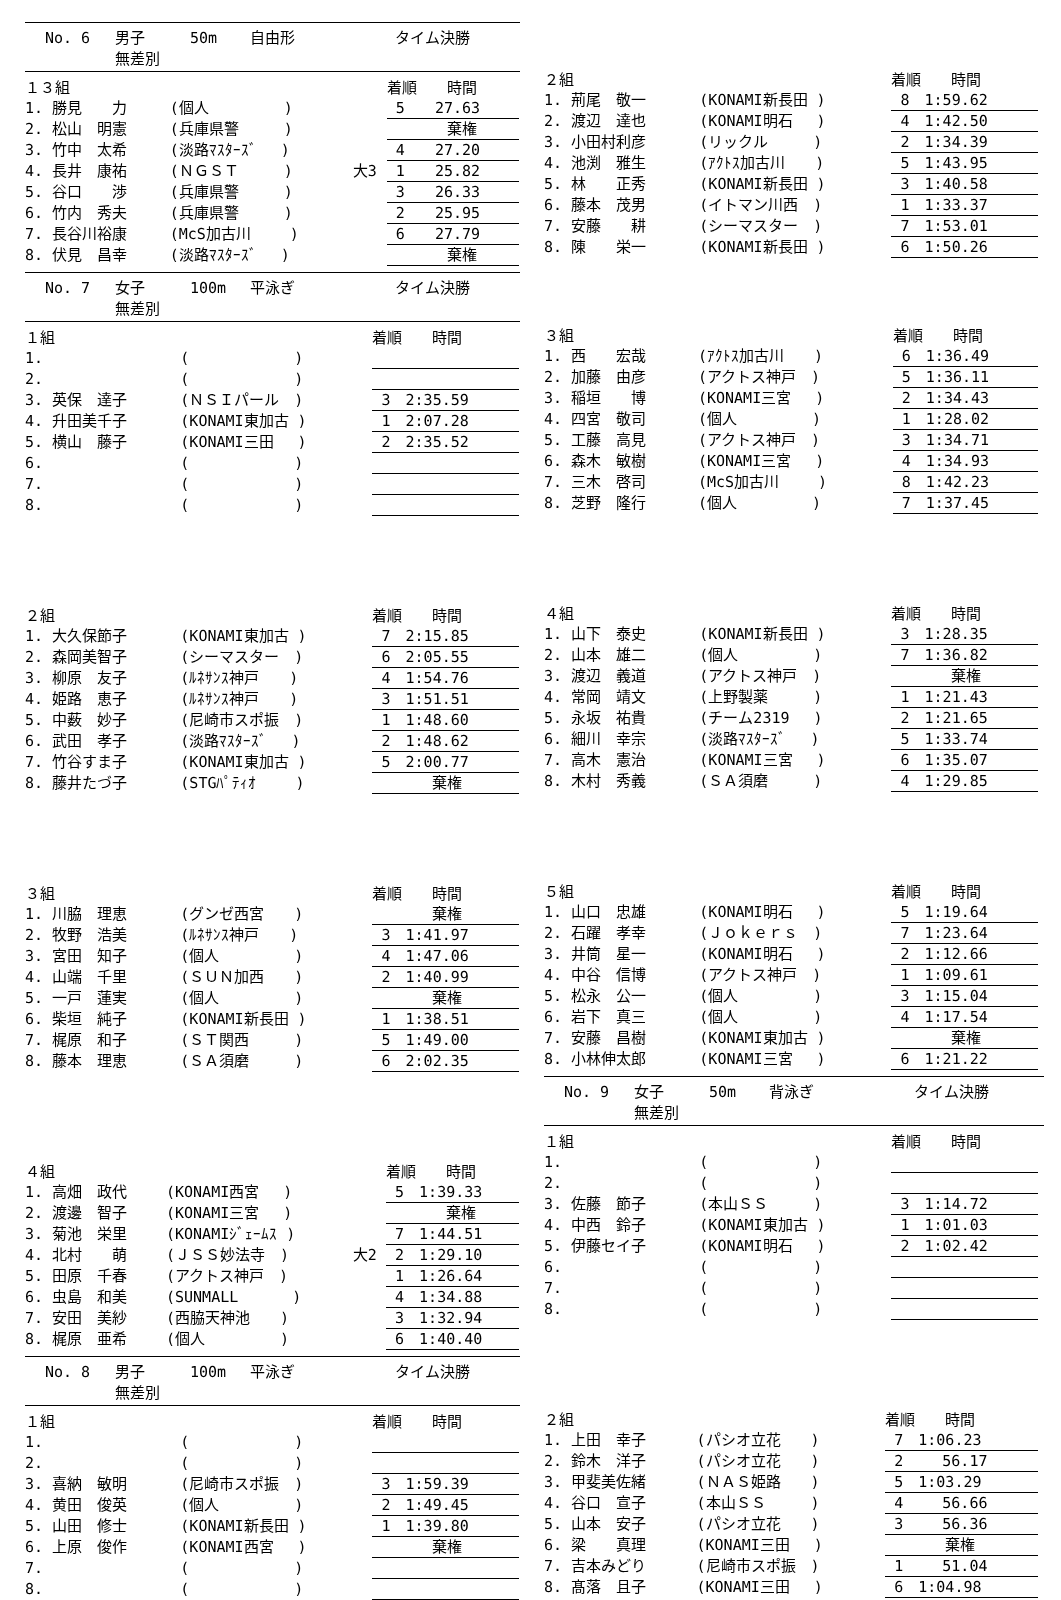No. 6 男子 50m 自由形 タイム決勝
無差別
| １３組 | | | 着順 時間 |
| 1. 勝見 力 | (個人 ) | | 5 27.63 |
| 2. 松山 明憲 | (兵庫県警 ) | | 棄権 |
| 3. 竹中 太希 | (淡路ﾏｽﾀｰｽﾞ ) | | 4 27.20 |
| 4. 長井 康祐 | (ＮＧＳＴ ) | 大3 | 1 25.82 |
| 5. 谷口 渉 | (兵庫県警 ) | | 3 26.33 |
| 6. 竹内 秀夫 | (兵庫県警 ) | | 2 25.95 |
| 7. 長谷川裕康 | (McS加古川 ) | | 6 27.79 |
| 8. 伏見 昌幸 | (淡路ﾏｽﾀｰｽﾞ ) | | 棄権 |
No. 7 女子 100m 平泳ぎ タイム決勝
無差別
| １組 | | | 着順 時間 |
| 1. | ( ) | | |
| 2. | ( ) | | |
| 3. 英保 達子 | (ＮＳＩパール ) | | 3 2:35.59 |
| 4. 升田美千子 | (KONAMI東加古 ) | | 1 2:07.28 |
| 5. 横山 藤子 | (KONAMI三田 ) | | 2 2:35.52 |
| 6. | ( ) | | |
| 7. | ( ) | | |
| 8. | ( ) | | |
| ２組 | | | 着順 時間 |
| 1. 大久保節子 | (KONAMI東加古 ) | | 7 2:15.85 |
| 2. 森岡美智子 | (シーマスター ) | | 6 2:05.55 |
| 3. 柳原 友子 | (ﾙﾈｻﾝｽ神戸 ) | | 4 1:54.76 |
| 4. 姫路 恵子 | (ﾙﾈｻﾝｽ神戸 ) | | 3 1:51.51 |
| 5. 中薮 妙子 | (尼崎市スポ振 ) | | 1 1:48.60 |
| 6. 武田 孝子 | (淡路ﾏｽﾀｰｽﾞ ) | | 2 1:48.62 |
| 7. 竹谷すま子 | (KONAMI東加古 ) | | 5 2:00.77 |
| 8. 藤井たづ子 | (STGﾊﾟﾃｨｵ ) | | 棄権 |
| ３組 | | | 着順 時間 |
| 1. 川脇 理恵 | (グンゼ西宮 ) | | 棄権 |
| 2. 牧野 浩美 | (ﾙﾈｻﾝｽ神戸 ) | | 3 1:41.97 |
| 3. 宮田 知子 | (個人 ) | | 4 1:47.06 |
| 4. 山端 千里 | (ＳＵＮ加西 ) | | 2 1:40.99 |
| 5. 一戸 蓮実 | (個人 ) | | 棄権 |
| 6. 柴垣 純子 | (KONAMI新長田 ) | | 1 1:38.51 |
| 7. 梶原 和子 | (ＳＴ関西 ) | | 5 1:49.00 |
| 8. 藤本 理恵 | (ＳＡ須磨 ) | | 6 2:02.35 |
| ４組 | | | 着順 時間 |
| 1. 高畑 政代 | (KONAMI西宮 ) | | 5 1:39.33 |
| 2. 渡邊 智子 | (KONAMI三宮 ) | | 棄権 |
| 3. 菊池 栄里 | (KONAMIｼﾞｪｰﾑｽ ) | | 7 1:44.51 |
| 4. 北村 萌 | (ＪＳＳ妙法寺 ) | 大2 | 2 1:29.10 |
| 5. 田原 千春 | (アクトス神戸 ) | | 1 1:26.64 |
| 6. 虫島 和美 | (SUNMALL ) | | 4 1:34.88 |
| 7. 安田 美紗 | (西脇天神池 ) | | 3 1:32.94 |
| 8. 梶原 亜希 | (個人 ) | | 6 1:40.40 |
No. 8 男子 100m 平泳ぎ タイム決勝
無差別
| １組 | | | 着順 時間 |
| 1. | ( ) | | |
| 2. | ( ) | | |
| 3. 喜納 敏明 | (尼崎市スポ振 ) | | 3 1:59.39 |
| 4. 黄田 俊英 | (個人 ) | | 2 1:49.45 |
| 5. 山田 修士 | (KONAMI新長田 ) | | 1 1:39.80 |
| 6. 上原 俊作 | (KONAMI西宮 ) | | 棄権 |
| 7. | ( ) | | |
| 8. | ( ) | | |
| ２組 | | 着順 時間 |
| 1. 荊尾 敬一 | (KONAMI新長田 ) | 8 1:59.62 |
| 2. 渡辺 達也 | (KONAMI明石 ) | 4 1:42.50 |
| 3. 小田村利彦 | (リックル ) | 2 1:34.39 |
| 4. 池渕 雅生 | (ｱｸﾄｽ加古川 ) | 5 1:43.95 |
| 5. 林 正秀 | (KONAMI新長田 ) | 3 1:40.58 |
| 6. 藤本 茂男 | (イトマン川西 ) | 1 1:33.37 |
| 7. 安藤 耕 | (シーマスター ) | 7 1:53.01 |
| 8. 陳 栄一 | (KONAMI新長田 ) | 6 1:50.26 |
| ３組 | | 着順 時間 |
| 1. 西 宏哉 | (ｱｸﾄｽ加古川 ) | 6 1:36.49 |
| 2. 加藤 由彦 | (アクトス神戸 ) | 5 1:36.11 |
| 3. 稲垣 博 | (KONAMI三宮 ) | 2 1:34.43 |
| 4. 四宮 敬司 | (個人 ) | 1 1:28.02 |
| 5. 工藤 高見 | (アクトス神戸 ) | 3 1:34.71 |
| 6. 森木 敏樹 | (KONAMI三宮 ) | 4 1:34.93 |
| 7. 三木 啓司 | (McS加古川 ) | 8 1:42.23 |
| 8. 芝野 隆行 | (個人 ) | 7 1:37.45 |
| ４組 | | 着順 時間 |
| 1. 山下 泰史 | (KONAMI新長田 ) | 3 1:28.35 |
| 2. 山本 雄二 | (個人 ) | 7 1:36.82 |
| 3. 渡辺 義道 | (アクトス神戸 ) | 棄権 |
| 4. 常岡 靖文 | (上野製薬 ) | 1 1:21.43 |
| 5. 永坂 祐貴 | (チーム2319 ) | 2 1:21.65 |
| 6. 細川 幸宗 | (淡路ﾏｽﾀｰｽﾞ ) | 5 1:33.74 |
| 7. 高木 憲治 | (KONAMI三宮 ) | 6 1:35.07 |
| 8. 木村 秀義 | (ＳＡ須磨 ) | 4 1:29.85 |
| ５組 | | 着順 時間 |
| 1. 山口 忠雄 | (KONAMI明石 ) | 5 1:19.64 |
| 2. 石躍 孝幸 | (Ｊｏｋｅｒｓ ) | 7 1:23.64 |
| 3. 井筒 星一 | (KONAMI明石 ) | 2 1:12.66 |
| 4. 中谷 信博 | (アクトス神戸 ) | 1 1:09.61 |
| 5. 松永 公一 | (個人 ) | 3 1:15.04 |
| 6. 岩下 真三 | (個人 ) | 4 1:17.54 |
| 7. 安藤 昌樹 | (KONAMI東加古 ) | 棄権 |
| 8. 小林伸太郎 | (KONAMI三宮 ) | 6 1:21.22 |
No. 9 女子 50m 背泳ぎ タイム決勝
無差別
| １組 | | 着順 時間 |
| 1. | ( ) | |
| 2. | ( ) | |
| 3. 佐藤 節子 | (本山ＳＳ ) | 3 1:14.72 |
| 4. 中西 鈴子 | (KONAMI東加古 ) | 1 1:01.03 |
| 5. 伊藤セイ子 | (KONAMI明石 ) | 2 1:02.42 |
| 6. | ( ) | |
| 7. | ( ) | |
| 8. | ( ) | |
| ２組 | | 着順 時間 |
| 1. 上田 幸子 | (パシオ立花 ) | 7 1:06.23 |
| 2. 鈴木 洋子 | (パシオ立花 ) | 2 56.17 |
| 3. 甲斐美佐緒 | (ＮＡＳ姫路 ) | 5 1:03.29 |
| 4. 谷口 宣子 | (本山ＳＳ ) | 4 56.66 |
| 5. 山本 安子 | (パシオ立花 ) | 3 56.36 |
| 6. 梁 真理 | (KONAMI三田 ) | 棄権 |
| 7. 吉本みどり | (尼崎市スポ振 ) | 1 51.04 |
| 8. 髙落 且子 | (KONAMI三田 ) | 6 1:04.98 |